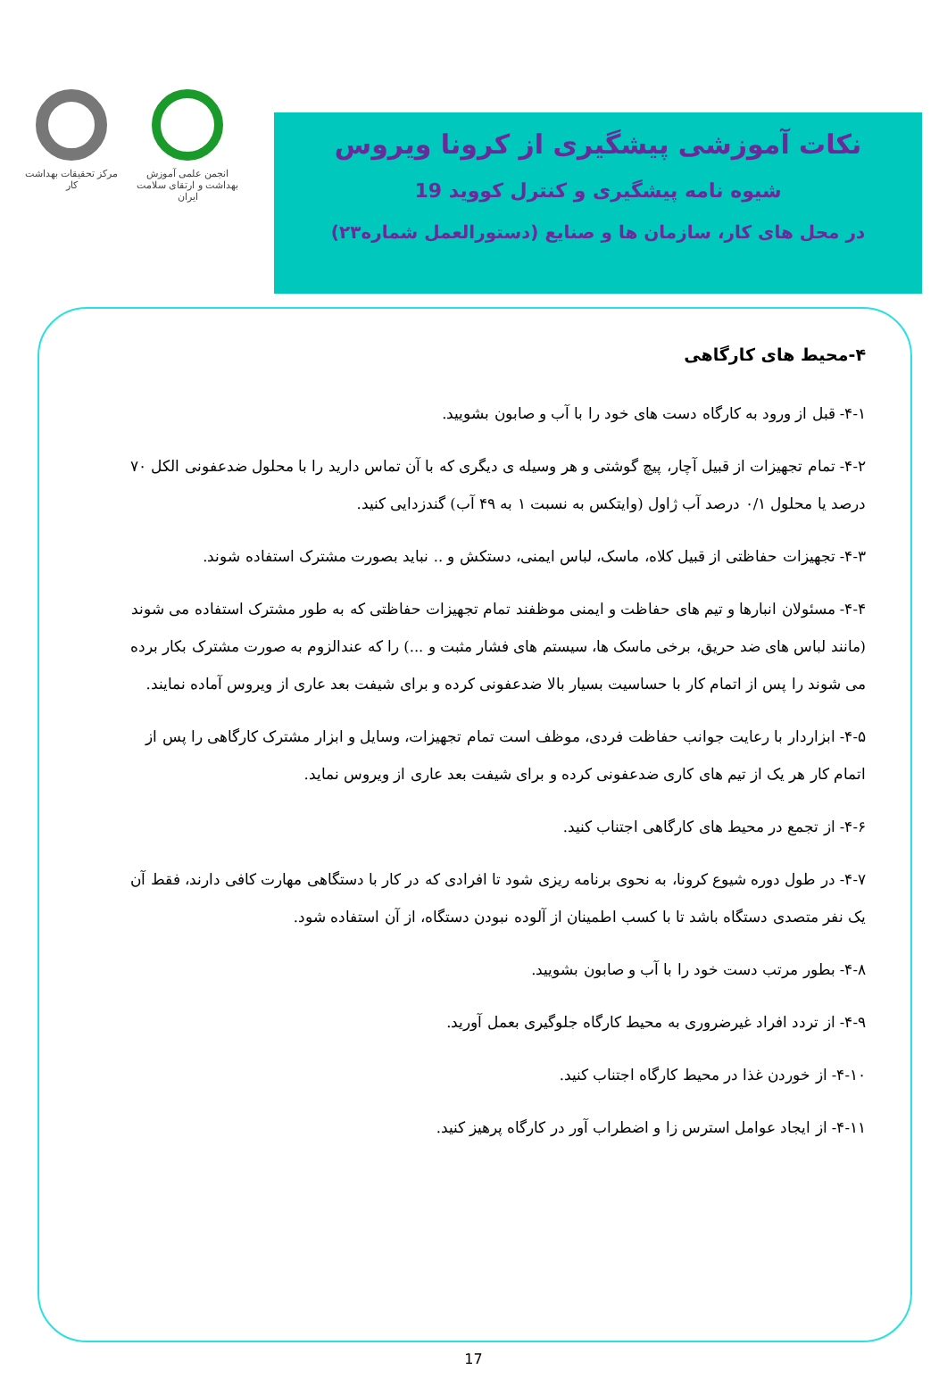مرکز تحقیقات بهداشت کار
انجمن علمی آموزش بهداشت و ارتقای سلامت ایران
نکات آموزشی پیشگیری از کرونا ویروس
شیوه نامه پیشگیری و کنترل کووید 19
در محل های کار، سازمان ها و صنایع (دستورالعمل شماره۲۳)
۴-محیط های کارگاهی
۴-۱- قبل از ورود به کارگاه دست های خود را با آب و صابون بشویید.
۴-۲- تمام تجهیزات از قبیل آچار، پیچ گوشتی و هر وسیله ی دیگری که با آن تماس دارید را با محلول ضدعفونی الکل ۷۰ درصد یا محلول ۰/۱ درصد آب ژاول (وایتکس به نسبت ۱ به ۴۹ آب) گندزدایی کنید.
۴-۳- تجهیزات حفاظتی از قبیل کلاه، ماسک، لباس ایمنی، دستکش و .. نباید بصورت مشترک استفاده شوند.
۴-۴- مسئولان انبارها و تیم های حفاظت و ایمنی موظفند تمام تجهیزات حفاظتی که به طور مشترک استفاده می شوند (مانند لباس های ضد حریق، برخی ماسک ها، سیستم های فشار مثبت و ...) را که عندالزوم به صورت مشترک بکار برده می شوند را پس از اتمام کار با حساسیت بسیار بالا ضدعفونی کرده و برای شیفت بعد عاری از ویروس آماده نمایند.
۴-۵- ابزاردار با رعایت جوانب حفاظت فردی، موظف است تمام تجهیزات، وسایل و ابزار مشترک کارگاهی را پس از اتمام کار هر یک از تیم های کاری ضدعفونی کرده و برای شیفت بعد عاری از ویروس نماید.
۴-۶- از تجمع در محیط های کارگاهی اجتناب کنید.
۴-۷- در طول دوره شیوع کرونا، به نحوی برنامه ریزی شود تا افرادی که در کار با دستگاهی مهارت کافی دارند، فقط آن یک نفر متصدی دستگاه باشد تا با کسب اطمینان از آلوده نبودن دستگاه، از آن استفاده شود.
۴-۸- بطور مرتب دست خود را با آب و صابون بشویید.
۴-۹- از تردد افراد غیرضروری به محیط کارگاه جلوگیری بعمل آورید.
۴-۱۰- از خوردن غذا در محیط کارگاه اجتناب کنید.
۴-۱۱- از ایجاد عوامل استرس زا و اضطراب آور در کارگاه پرهیز کنید.
17